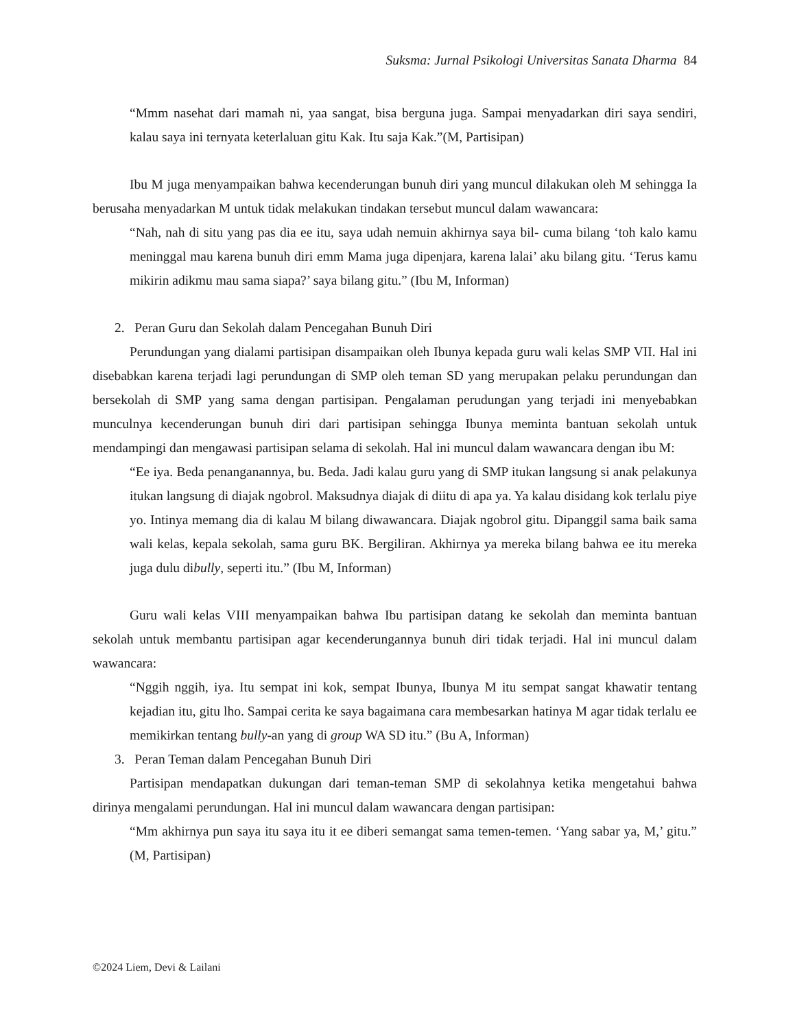Suksma: Jurnal Psikologi Universitas Sanata Dharma 84
“Mmm nasehat dari mamah ni, yaa sangat, bisa berguna juga. Sampai menyadarkan diri saya sendiri, kalau saya ini ternyata keterlaluan gitu Kak. Itu saja Kak.”(M, Partisipan)
Ibu M juga menyampaikan bahwa kecenderungan bunuh diri yang muncul dilakukan oleh M sehingga Ia berusaha menyadarkan M untuk tidak melakukan tindakan tersebut muncul dalam wawancara:
“Nah, nah di situ yang pas dia ee itu, saya udah nemuin akhirnya saya bil- cuma bilang ‘toh kalo kamu meninggal mau karena bunuh diri emm Mama juga dipenjara, karena lalai’ aku bilang gitu. ‘Terus kamu mikirin adikmu mau sama siapa?’ saya bilang gitu.” (Ibu M, Informan)
2. Peran Guru dan Sekolah dalam Pencegahan Bunuh Diri
Perundungan yang dialami partisipan disampaikan oleh Ibunya kepada guru wali kelas SMP VII. Hal ini disebabkan karena terjadi lagi perundungan di SMP oleh teman SD yang merupakan pelaku perundungan dan bersekolah di SMP yang sama dengan partisipan. Pengalaman perudungan yang terjadi ini menyebabkan munculnya kecenderungan bunuh diri dari partisipan sehingga Ibunya meminta bantuan sekolah untuk mendampingi dan mengawasi partisipan selama di sekolah. Hal ini muncul dalam wawancara dengan ibu M:
“Ee iya. Beda penanganannya, bu. Beda. Jadi kalau guru yang di SMP itukan langsung si anak pelakunya itukan langsung di diajak ngobrol. Maksudnya diajak di diitu di apa ya. Ya kalau disidang kok terlalu piye yo. Intinya memang dia di kalau M bilang diwawancara. Diajak ngobrol gitu. Dipanggil sama baik sama wali kelas, kepala sekolah, sama guru BK. Bergiliran. Akhirnya ya mereka bilang bahwa ee itu mereka juga dulu dibully, seperti itu.” (Ibu M, Informan)
Guru wali kelas VIII menyampaikan bahwa Ibu partisipan datang ke sekolah dan meminta bantuan sekolah untuk membantu partisipan agar kecenderungannya bunuh diri tidak terjadi. Hal ini muncul dalam wawancara:
“Nggih nggih, iya. Itu sempat ini kok, sempat Ibunya, Ibunya M itu sempat sangat khawatir tentang kejadian itu, gitu lho. Sampai cerita ke saya bagaimana cara membesarkan hatinya M agar tidak terlalu ee memikirkan tentang bully-an yang di group WA SD itu.” (Bu A, Informan)
3. Peran Teman dalam Pencegahan Bunuh Diri
Partisipan mendapatkan dukungan dari teman-teman SMP di sekolahnya ketika mengetahui bahwa dirinya mengalami perundungan. Hal ini muncul dalam wawancara dengan partisipan:
“Mm akhirnya pun saya itu saya itu it ee diberi semangat sama temen-temen. ‘Yang sabar ya, M,’ gitu.” (M, Partisipan)
©2024 Liem, Devi & Lailani